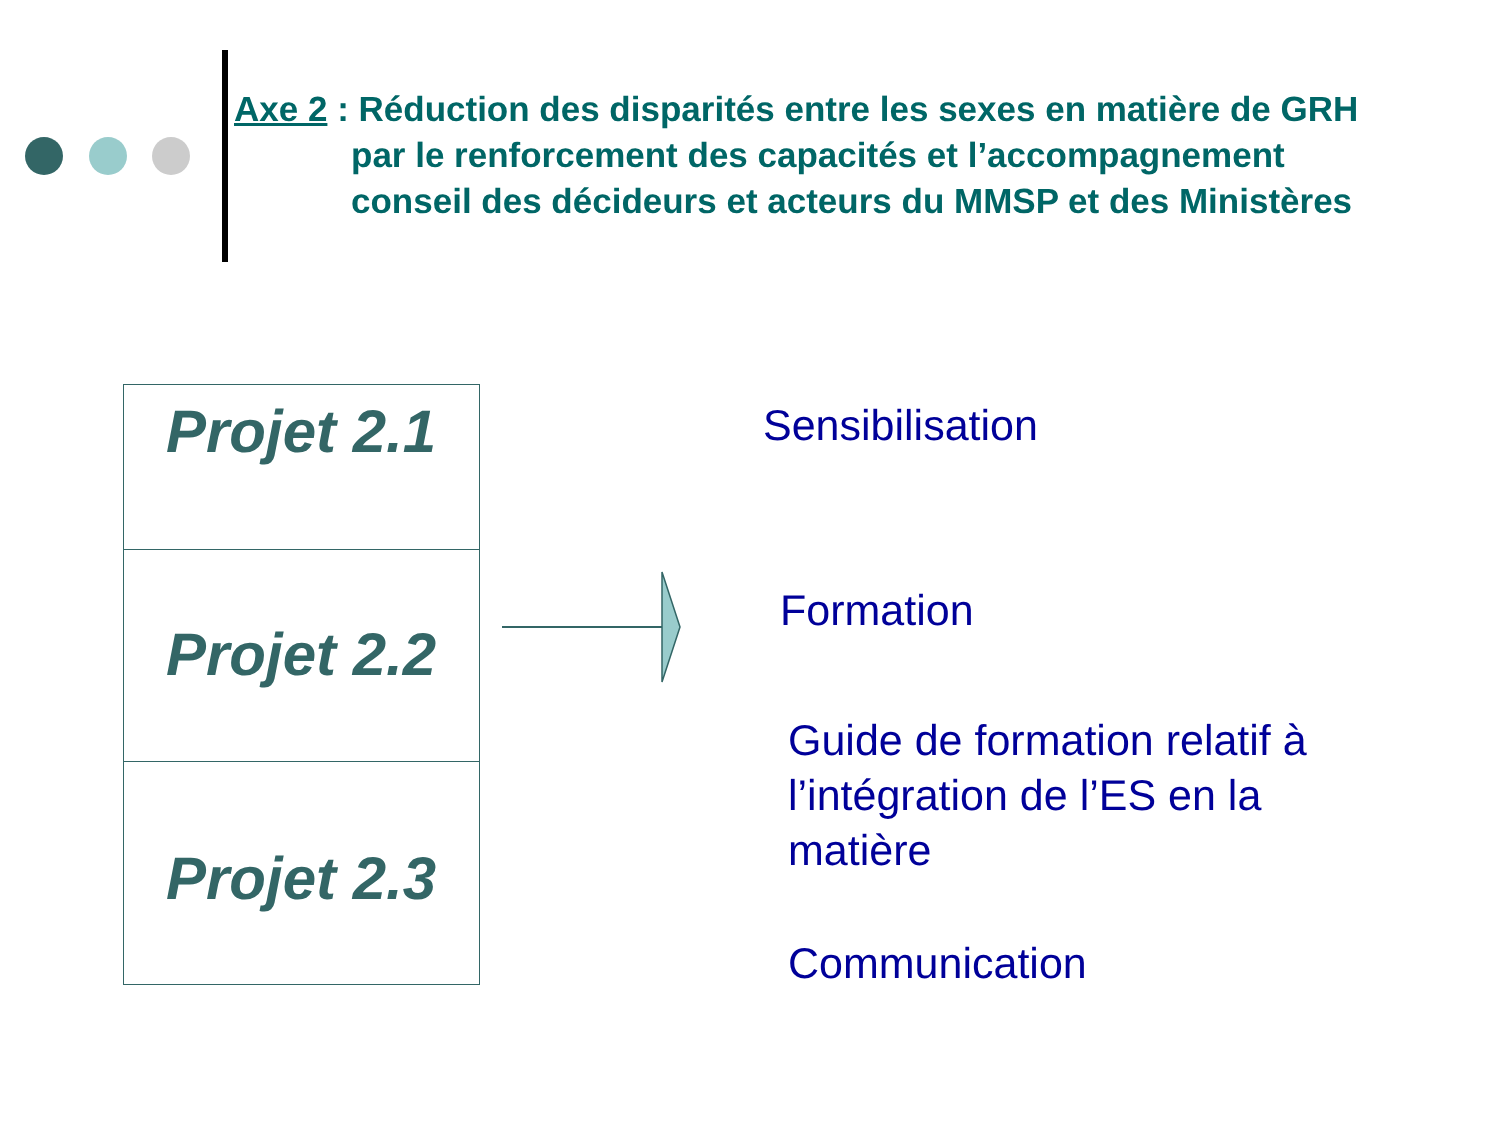Axe 2 : Réduction des disparités entre les sexes en matière de GRH
par le renforcement des capacités et l’accompagnement
conseil des décideurs et acteurs du MMSP et des Ministères
Projet 2.1
Projet 2.2
Projet 2.3
Sensibilisation
Formation
Guide de formation relatif à
l’intégration de l’ES en la
matière
Communication